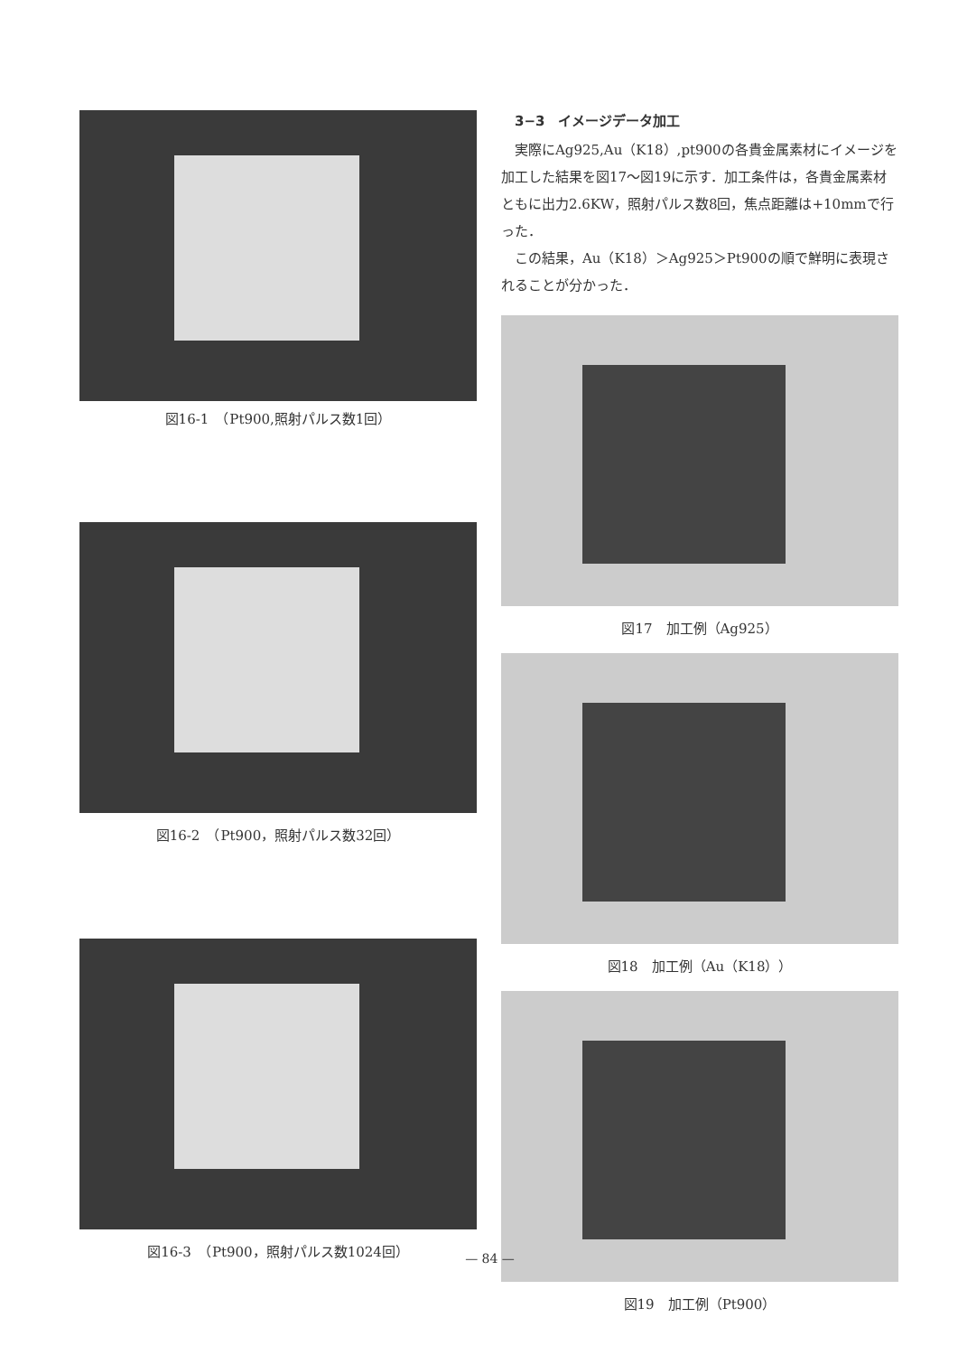図16-1　（Pt900,照射パルス数1回）
図16-2　（Pt900，照射パルス数32回）
図16-3　（Pt900，照射パルス数1024回）
3−3　イメージデータ加工
実際にAg925,Au（K18）,pt900の各貴金属素材にイメージを加工した結果を図17～図19に示す．加工条件は，各貴金属素材ともに出力2.6KW，照射パルス数8回，焦点距離は+10mmで行った．
この結果，Au（K18）＞Ag925＞Pt900の順で鮮明に表現されることが分かった．
図17　加工例（Ag925）
図18　加工例（Au（K18））
図19　加工例（Pt900）
— 84 —